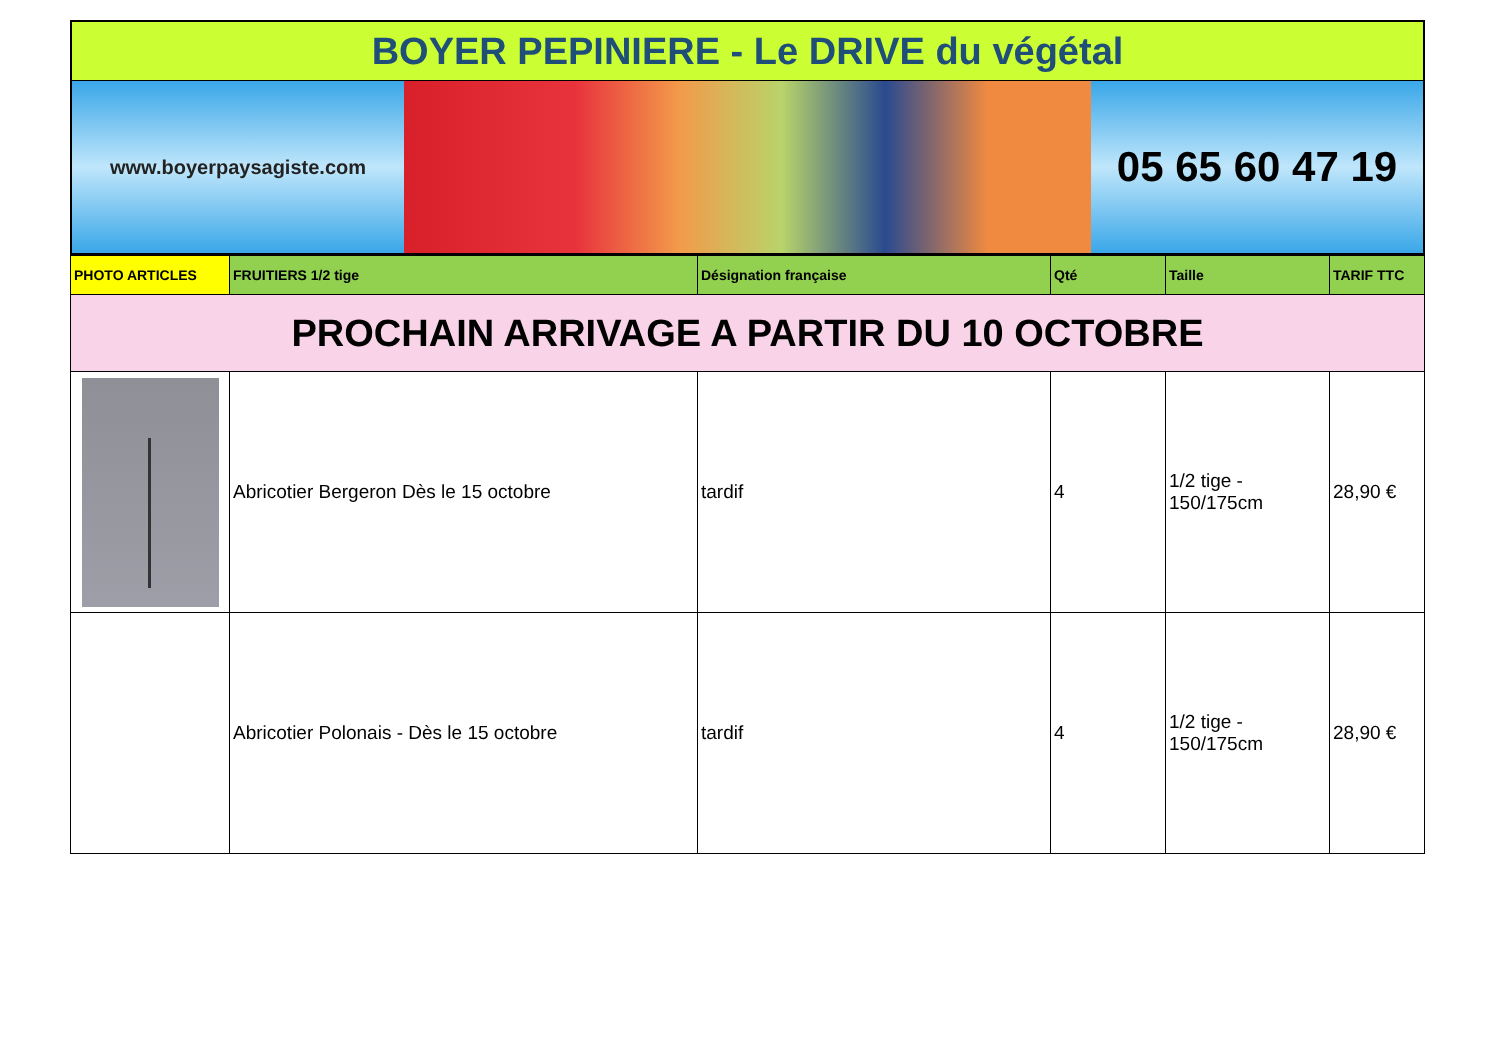BOYER PEPINIERE - Le DRIVE du végétal
www.boyerpaysagiste.com
05 65 60 47 19
| PHOTO ARTICLES | FRUITIERS 1/2 tige | Désignation française | Qté | Taille | TARIF TTC |
| --- | --- | --- | --- | --- | --- |
| PROCHAIN ARRIVAGE A PARTIR DU 10 OCTOBRE | | | | | |
| | Abricotier Bergeron Dès le 15 octobre | tardif | 4 | 1/2 tige - 150/175cm | 28,90 € |
| | Abricotier Polonais - Dès le 15 octobre | tardif | 4 | 1/2 tige - 150/175cm | 28,90 € |